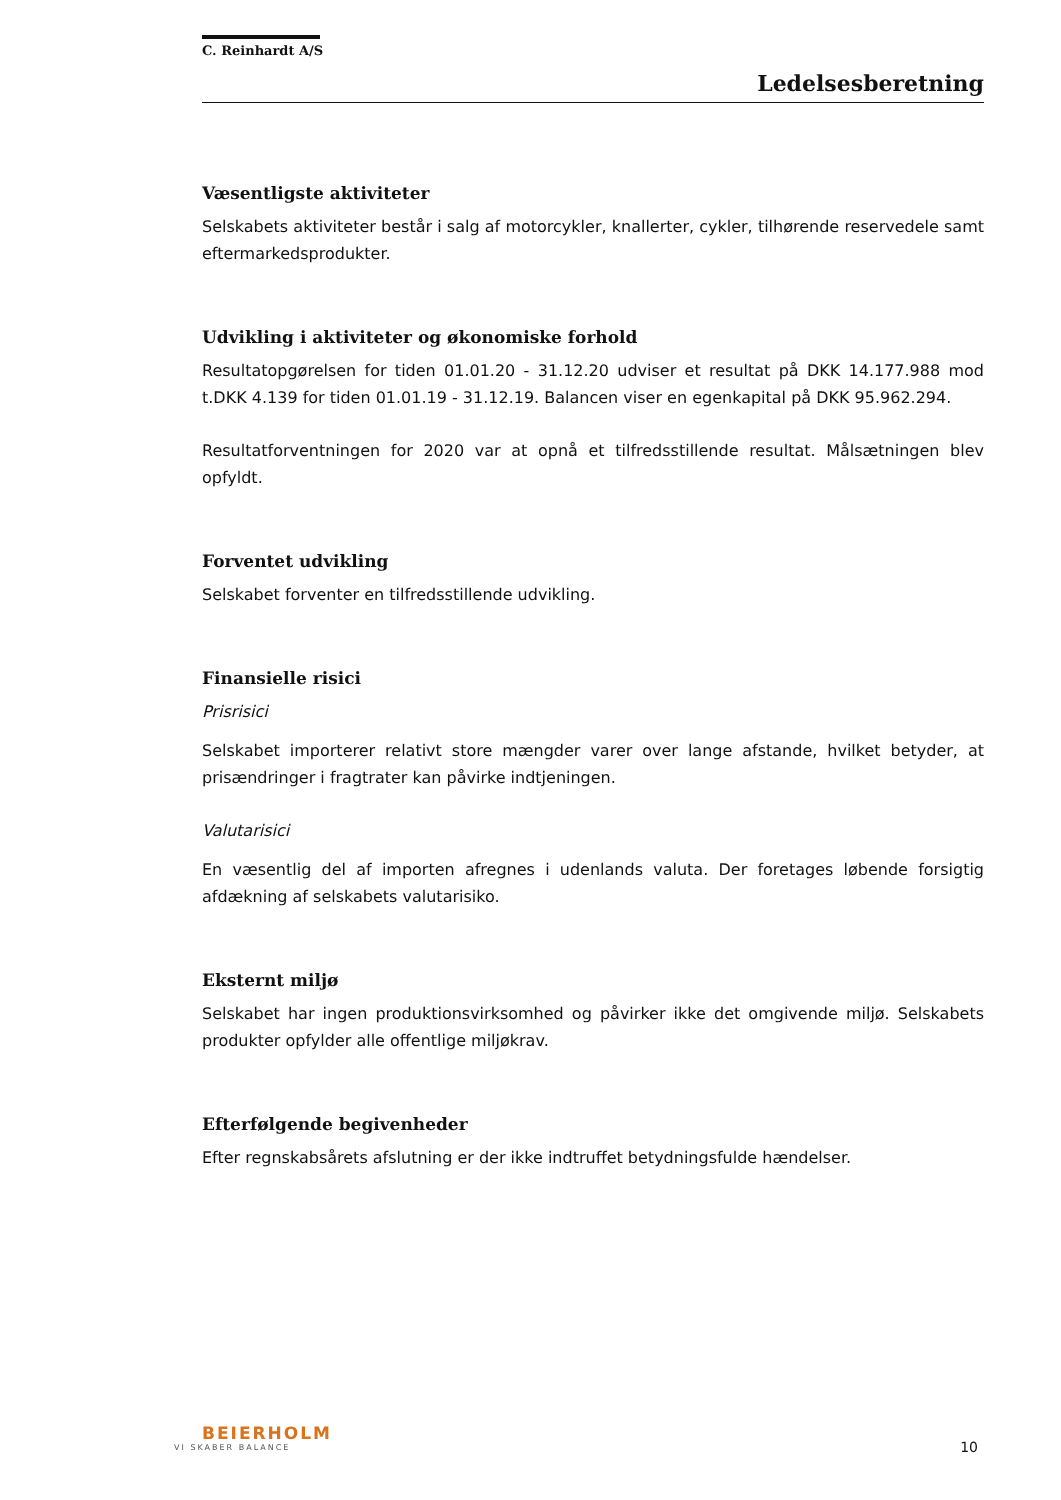C. Reinhardt A/S
Ledelsesberetning
Væsentligste aktiviteter
Selskabets aktiviteter består i salg af motorcykler, knallerter, cykler, tilhørende reservedele samt eftermarkedsprodukter.
Udvikling i aktiviteter og økonomiske forhold
Resultatopgørelsen for tiden 01.01.20 - 31.12.20 udviser et resultat på DKK 14.177.988 mod t.DKK 4.139 for tiden 01.01.19 - 31.12.19. Balancen viser en egenkapital på DKK 95.962.294.
Resultatforventningen for 2020 var at opnå et tilfredsstillende resultat. Målsætningen blev opfyldt.
Forventet udvikling
Selskabet forventer en tilfredsstillende udvikling.
Finansielle risici
Prisrisici
Selskabet importerer relativt store mængder varer over lange afstande, hvilket betyder, at prisændringer i fragtrater kan påvirke indtjeningen.
Valutarisici
En væsentlig del af importen afregnes i udenlands valuta. Der foretages løbende forsigtig afdækning af selskabets valutarisiko.
Eksternt miljø
Selskabet har ingen produktionsvirksomhed og påvirker ikke det omgivende miljø. Selskabets produkter opfylder alle offentlige miljøkrav.
Efterfølgende begivenheder
Efter regnskabsårets afslutning er der ikke indtruffet betydningsfulde hændelser.
BEIERHOLM
VI SKABER BALANCE
10